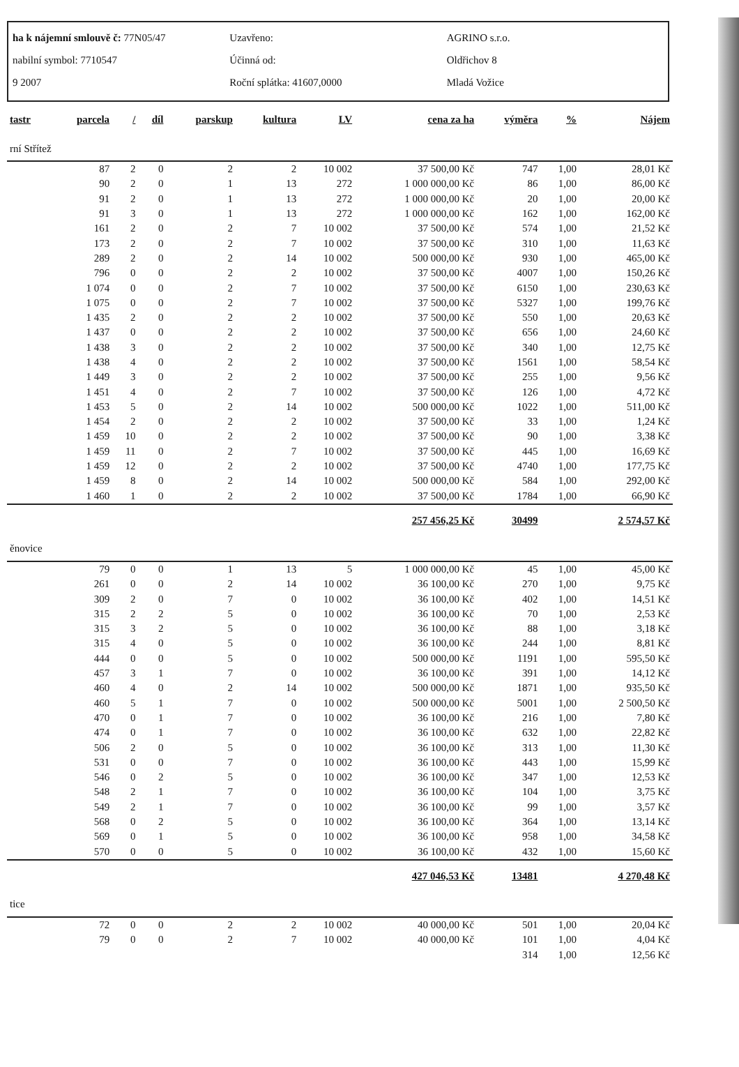ha k nájemní smlouvě č: 77N05/47
nabilní symbol: 7710547
9 2007
Uzavřeno:
Účinná od:
Roční splátka: 41607,0000
AGRINO s.r.o.
Oldřichov 8
Mladá Vožice
| tastr | parcela | / | díl | parskup | kultura | LV | cena za ha | výměra | % | Nájem |
| --- | --- | --- | --- | --- | --- | --- | --- | --- | --- | --- |
| rní Střítež | | | | | | | | | | |
| | 87 | 2 | 0 | 2 | 2 | 10 002 | 37 500,00 Kč | 747 | 1,00 | 28,01 Kč |
| | 90 | 2 | 0 | 1 | 13 | 272 | 1 000 000,00 Kč | 86 | 1,00 | 86,00 Kč |
| | 91 | 2 | 0 | 1 | 13 | 272 | 1 000 000,00 Kč | 20 | 1,00 | 20,00 Kč |
| | 91 | 3 | 0 | 1 | 13 | 272 | 1 000 000,00 Kč | 162 | 1,00 | 162,00 Kč |
| | 161 | 2 | 0 | 2 | 7 | 10 002 | 37 500,00 Kč | 574 | 1,00 | 21,52 Kč |
| | 173 | 2 | 0 | 2 | 7 | 10 002 | 37 500,00 Kč | 310 | 1,00 | 11,63 Kč |
| | 289 | 2 | 0 | 2 | 14 | 10 002 | 500 000,00 Kč | 930 | 1,00 | 465,00 Kč |
| | 796 | 0 | 0 | 2 | 2 | 10 002 | 37 500,00 Kč | 4007 | 1,00 | 150,26 Kč |
| | 1 074 | 0 | 0 | 2 | 7 | 10 002 | 37 500,00 Kč | 6150 | 1,00 | 230,63 Kč |
| | 1 075 | 0 | 0 | 2 | 7 | 10 002 | 37 500,00 Kč | 5327 | 1,00 | 199,76 Kč |
| | 1 435 | 2 | 0 | 2 | 2 | 10 002 | 37 500,00 Kč | 550 | 1,00 | 20,63 Kč |
| | 1 437 | 0 | 0 | 2 | 2 | 10 002 | 37 500,00 Kč | 656 | 1,00 | 24,60 Kč |
| | 1 438 | 3 | 0 | 2 | 2 | 10 002 | 37 500,00 Kč | 340 | 1,00 | 12,75 Kč |
| | 1 438 | 4 | 0 | 2 | 2 | 10 002 | 37 500,00 Kč | 1561 | 1,00 | 58,54 Kč |
| | 1 449 | 3 | 0 | 2 | 2 | 10 002 | 37 500,00 Kč | 255 | 1,00 | 9,56 Kč |
| | 1 451 | 4 | 0 | 2 | 7 | 10 002 | 37 500,00 Kč | 126 | 1,00 | 4,72 Kč |
| | 1 453 | 5 | 0 | 2 | 14 | 10 002 | 500 000,00 Kč | 1022 | 1,00 | 511,00 Kč |
| | 1 454 | 2 | 0 | 2 | 2 | 10 002 | 37 500,00 Kč | 33 | 1,00 | 1,24 Kč |
| | 1 459 | 10 | 0 | 2 | 2 | 10 002 | 37 500,00 Kč | 90 | 1,00 | 3,38 Kč |
| | 1 459 | 11 | 0 | 2 | 7 | 10 002 | 37 500,00 Kč | 445 | 1,00 | 16,69 Kč |
| | 1 459 | 12 | 0 | 2 | 2 | 10 002 | 37 500,00 Kč | 4740 | 1,00 | 177,75 Kč |
| | 1 459 | 8 | 0 | 2 | 14 | 10 002 | 500 000,00 Kč | 584 | 1,00 | 292,00 Kč |
| | 1 460 | 1 | 0 | 2 | 2 | 10 002 | 37 500,00 Kč | 1784 | 1,00 | 66,90 Kč |
| 257 456,25 Kč | | | | | | | | 30499 | | 2 574,57 Kč |
| ěnovice | | | | | | | | | | |
| | 79 | 0 | 0 | 1 | 13 | 5 | 1 000 000,00 Kč | 45 | 1,00 | 45,00 Kč |
| | 261 | 0 | 0 | 2 | 14 | 10 002 | 36 100,00 Kč | 270 | 1,00 | 9,75 Kč |
| | 309 | 2 | 0 | 7 | 0 | 10 002 | 36 100,00 Kč | 402 | 1,00 | 14,51 Kč |
| | 315 | 2 | 2 | 5 | 0 | 10 002 | 36 100,00 Kč | 70 | 1,00 | 2,53 Kč |
| | 315 | 3 | 2 | 5 | 0 | 10 002 | 36 100,00 Kč | 88 | 1,00 | 3,18 Kč |
| | 315 | 4 | 0 | 5 | 0 | 10 002 | 36 100,00 Kč | 244 | 1,00 | 8,81 Kč |
| | 444 | 0 | 0 | 5 | 0 | 10 002 | 500 000,00 Kč | 1191 | 1,00 | 595,50 Kč |
| | 457 | 3 | 1 | 7 | 0 | 10 002 | 36 100,00 Kč | 391 | 1,00 | 14,12 Kč |
| | 460 | 4 | 0 | 2 | 14 | 10 002 | 500 000,00 Kč | 1871 | 1,00 | 935,50 Kč |
| | 460 | 5 | 1 | 7 | 0 | 10 002 | 500 000,00 Kč | 5001 | 1,00 | 2 500,50 Kč |
| | 470 | 0 | 1 | 7 | 0 | 10 002 | 36 100,00 Kč | 216 | 1,00 | 7,80 Kč |
| | 474 | 0 | 1 | 7 | 0 | 10 002 | 36 100,00 Kč | 632 | 1,00 | 22,82 Kč |
| | 506 | 2 | 0 | 5 | 0 | 10 002 | 36 100,00 Kč | 313 | 1,00 | 11,30 Kč |
| | 531 | 0 | 0 | 7 | 0 | 10 002 | 36 100,00 Kč | 443 | 1,00 | 15,99 Kč |
| | 546 | 0 | 2 | 5 | 0 | 10 002 | 36 100,00 Kč | 347 | 1,00 | 12,53 Kč |
| | 548 | 2 | 1 | 7 | 0 | 10 002 | 36 100,00 Kč | 104 | 1,00 | 3,75 Kč |
| | 549 | 2 | 1 | 7 | 0 | 10 002 | 36 100,00 Kč | 99 | 1,00 | 3,57 Kč |
| | 568 | 0 | 2 | 5 | 0 | 10 002 | 36 100,00 Kč | 364 | 1,00 | 13,14 Kč |
| | 569 | 0 | 1 | 5 | 0 | 10 002 | 36 100,00 Kč | 958 | 1,00 | 34,58 Kč |
| | 570 | 0 | 0 | 5 | 0 | 10 002 | 36 100,00 Kč | 432 | 1,00 | 15,60 Kč |
| 427 046,53 Kč | | | | | | | | 13481 | | 4 270,48 Kč |
| tice | | | | | | | | | | |
| | 72 | 0 | 0 | 2 | 2 | 10 002 | 40 000,00 Kč | 501 | 1,00 | 20,04 Kč |
| | 79 | 0 | 0 | 2 | 7 | 10 002 | 40 000,00 Kč | 101 | 1,00 | 4,04 Kč |
| | | | | | | | | 314 | 1,00 | 12,56 Kč |